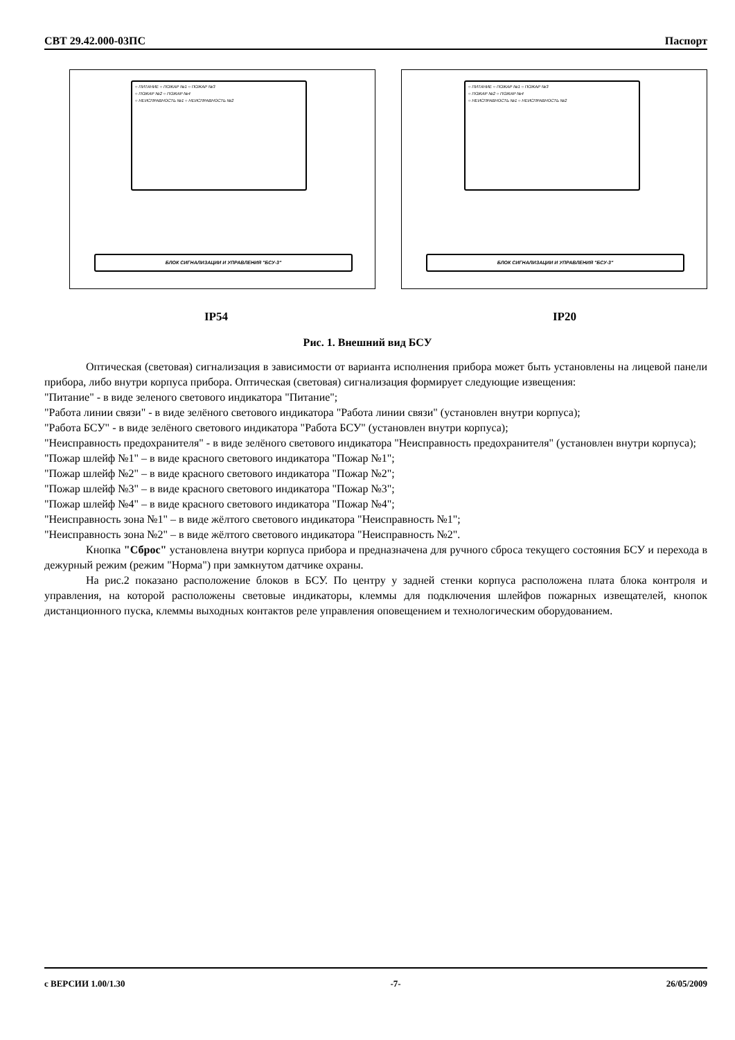СВТ 29.42.000-03ПС Паспорт
○ ПИТАНИЕ ○ ПОЖАР №1 ○ ПОЖАР №3
○ ПОЖАР №2 ○ ПОЖАР №4
○ НЕИСПРАВНОСТЬ №1 ○ НЕИСПРАВНОСТЬ №2
БЛОК СИГНАЛИЗАЦИИ И УПРАВЛЕНИЯ "БСУ-3"
○ ПИТАНИЕ ○ ПОЖАР №1 ○ ПОЖАР №3
○ ПОЖАР №2 ○ ПОЖАР №4
○ НЕИСПРАВНОСТЬ №1 ○ НЕИСПРАВНОСТЬ №2
БЛОК СИГНАЛИЗАЦИИ И УПРАВЛЕНИЯ "БСУ-3"
IP54 IP20
Рис. 1. Внешний вид БСУ
Оптическая (световая) сигнализация в зависимости от варианта исполнения прибора может быть установлены на лицевой панели прибора, либо внутри корпуса прибора. Оптическая (световая) сигнализация формирует следующие извещения:
"Питание" - в виде зеленого светового индикатора "Питание";
"Работа линии связи" - в виде зелёного светового индикатора "Работа линии связи" (установлен внутри корпуса);
"Работа БСУ" - в виде зелёного светового индикатора "Работа БСУ" (установлен внутри корпуса);
"Неисправность предохранителя" - в виде зелёного светового индикатора "Неисправность предохранителя" (установлен внутри корпуса);
"Пожар шлейф №1" – в виде красного светового индикатора "Пожар №1";
"Пожар шлейф №2" – в виде красного светового индикатора "Пожар №2";
"Пожар шлейф №3" – в виде красного светового индикатора "Пожар №3";
"Пожар шлейф №4" – в виде красного светового индикатора "Пожар №4";
"Неисправность зона №1" – в виде жёлтого светового индикатора "Неисправность №1";
"Неисправность зона №2" – в виде жёлтого светового индикатора "Неисправность №2".
Кнопка "Сброс" установлена внутри корпуса прибора и предназначена для ручного сброса текущего состояния БСУ и перехода в дежурный режим (режим "Норма") при замкнутом датчике охраны.
На рис.2 показано расположение блоков в БСУ. По центру у задней стенки корпуса расположена плата блока контроля и управления, на которой расположены световые индикаторы, клеммы для подключения шлейфов пожарных извещателей, кнопок дистанционного пуска, клеммы выходных контактов реле управления оповещением и технологическим оборудованием.
с ВЕРСИИ 1.00/1.30 -7- 26/05/2009